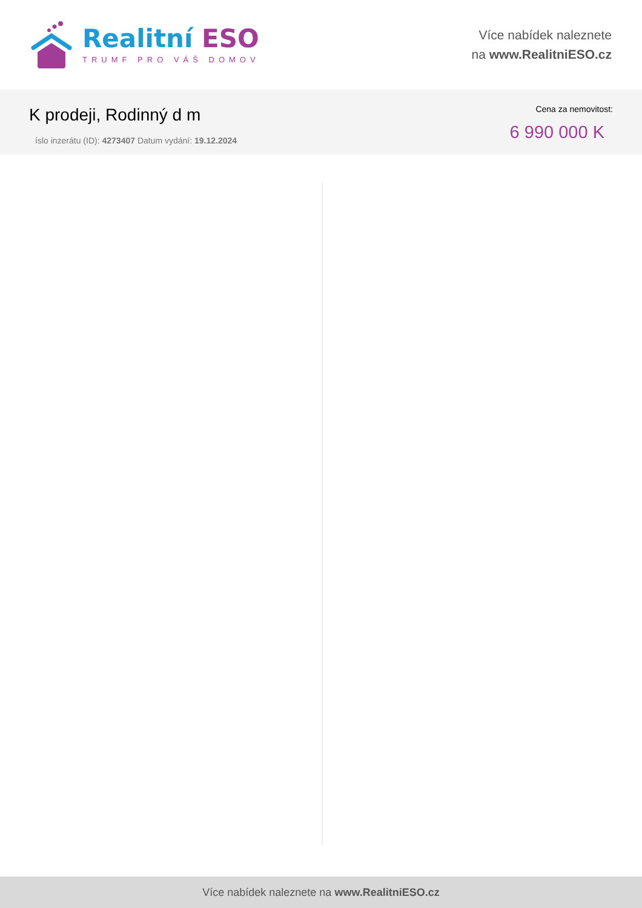Realitní ESO
TRUMF PRO VÁŠ DOMOV
Více nabídek naleznete
na www.RealitniESO.cz
K prodeji, Rodinný d m
íslo inzerátu (ID): 4273407 Datum vydání: 19.12.2024
Cena za nemovitost:
6 990 000 K
Více nabídek naleznete na www.RealitniESO.cz